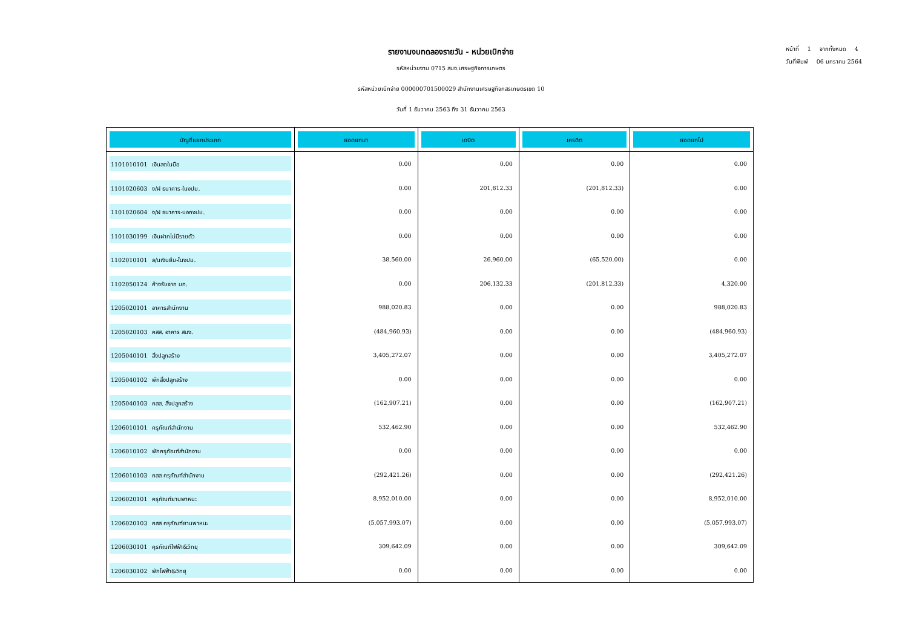หน้าที่ 1 จากทั้งหมด 4
วันที่พิมพ์ 06 มกราคม 2564
รายงานงบทดลองรายวัน - หน่วยเบิกจ่าย
รหัสหน่วยงาน 0715 สนง.เศรษฐกิจการเกษตร
รหัสหน่วยเบิกจ่าย 000000701500029 สำนักงานเศรษฐกิจกสรเกษตรเขต 10
วันที่ 1 ธันวาคม 2563 ถึง 31 ธันวาคม 2563
| บัญชีแยกประเภท | ยอดยกมา | เดบิต | เครดิต | ยอดยกไป |
| --- | --- | --- | --- | --- |
| 1101010101 เงินสดในมือ | 0.00 | 0.00 | 0.00 | 0.00 |
| 1101020603 ง/ฝ ธนาคาร-ในงปม. | 0.00 | 201,812.33 | (201,812.33) | 0.00 |
| 1101020604 ง/ฝ ธนาคาร-นอกงปม. | 0.00 | 0.00 | 0.00 | 0.00 |
| 1101030199 เงินฝากไม่มีรายตัว | 0.00 | 0.00 | 0.00 | 0.00 |
| 1102010101 ล/นเงินยืม-ในงปม. | 38,560.00 | 26,960.00 | (65,520.00) | 0.00 |
| 1102050124 ค้างรับจาก บก. | 0.00 | 206,132.33 | (201,812.33) | 4,320.00 |
| 1205020101 อาคารสำนักงาน | 988,020.83 | 0.00 | 0.00 | 988,020.83 |
| 1205020103 คสส. อาคาร สนง. | (484,960.93) | 0.00 | 0.00 | (484,960.93) |
| 1205040101 สิ่งปลูกสร้าง | 3,405,272.07 | 0.00 | 0.00 | 3,405,272.07 |
| 1205040102 พักสิ่งปลูกสร้าง | 0.00 | 0.00 | 0.00 | 0.00 |
| 1205040103 คสส. สิ่งปลูกสร้าง | (162,907.21) | 0.00 | 0.00 | (162,907.21) |
| 1206010101 ครุภัณฑ์สำนักงาน | 532,462.90 | 0.00 | 0.00 | 532,462.90 |
| 1206010102 พักครุภัณฑ์สำนักงาน | 0.00 | 0.00 | 0.00 | 0.00 |
| 1206010103 คสส ครุภัณฑ์สำนักงาน | (292,421.26) | 0.00 | 0.00 | (292,421.26) |
| 1206020101 ครุภัณฑ์ยานพาหนะ | 8,952,010.00 | 0.00 | 0.00 | 8,952,010.00 |
| 1206020103 คสส ครุภัณฑ์ยานพาหนะ | (5,057,993.07) | 0.00 | 0.00 | (5,057,993.07) |
| 1206030101 คุรภัณฑ์ไฟฟ้า&วิทยุ | 309,642.09 | 0.00 | 0.00 | 309,642.09 |
| 1206030102 พักไฟฟ้า&วิทยุ | 0.00 | 0.00 | 0.00 | 0.00 |